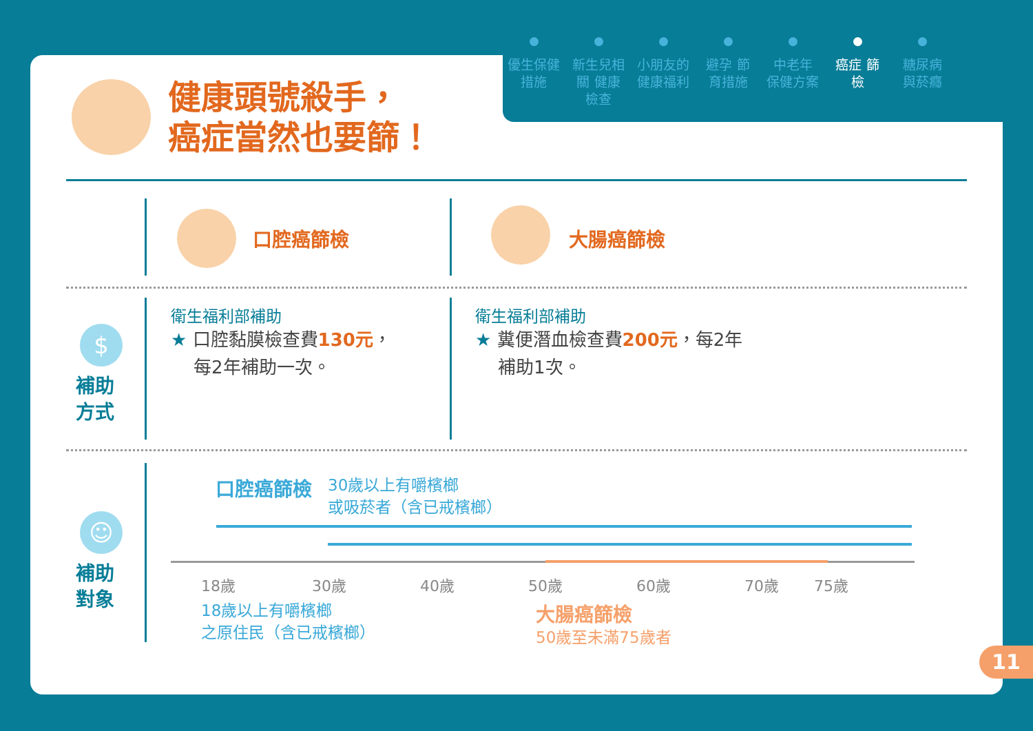優生保健 措施
新生兒相關 健康檢查
小朋友的 健康福利
避孕 節育措施
中老年 保健方案
癌症 篩檢
糖尿病 與菸癮
健康頭號殺手，
癌症當然也要篩！
口腔癌篩檢 大腸癌篩檢
$
補助
方式
衛生福利部補助
★ 口腔黏膜檢查費130元，
每2年補助一次。
衛生福利部補助
★ 糞便潛血檢查費200元，每2年
補助1次。
☺
補助
對象
口腔癌篩檢
30歲以上有嚼檳榔
或吸菸者（含已戒檳榔）
18歲 30歲 40歲 50歲 60歲 70歲 75歲
18歲以上有嚼檳榔
之原住民（含已戒檳榔）
大腸癌篩檢
50歲至未滿75歲者
11